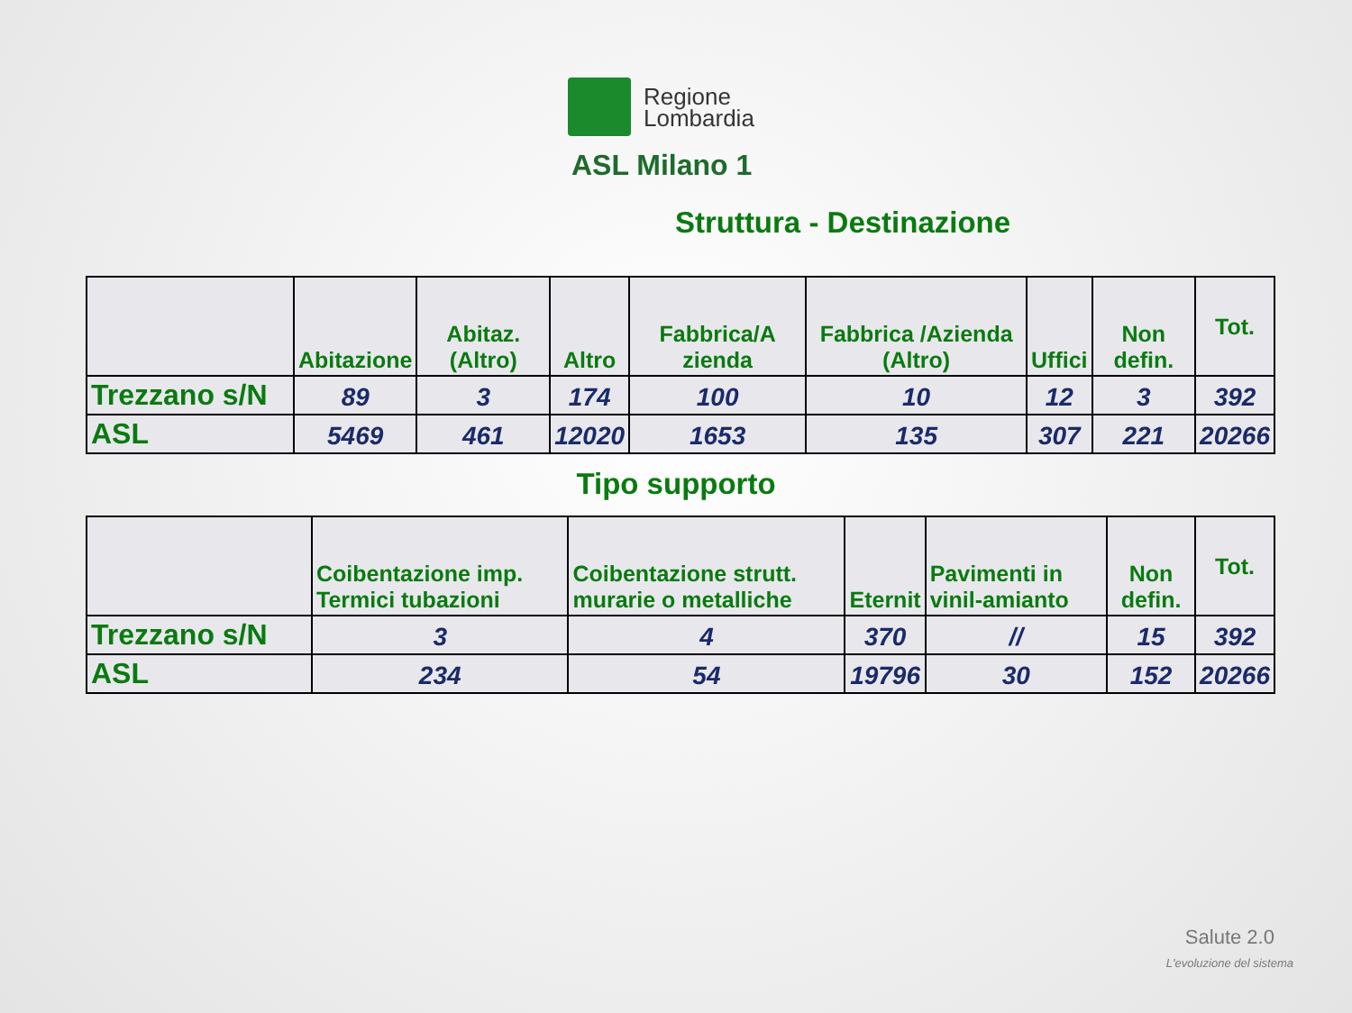Regione
Lombardia
ASL Milano 1
Struttura - Destinazione
| | Abitazione | Abitaz. (Altro) | Altro | Fabbrica/A zienda | Fabbrica /Azienda (Altro) | Uffici | Non defin. | Tot. |
| --- | --- | --- | --- | --- | --- | --- | --- | --- |
| Trezzano s/N | 89 | 3 | 174 | 100 | 10 | 12 | 3 | 392 |
| ASL | 5469 | 461 | 12020 | 1653 | 135 | 307 | 221 | 20266 |
Tipo supporto
| | Coibentazione imp. Termici tubazioni | Coibentazione strutt. murarie o metalliche | Eternit | Pavimenti in vinil-amianto | Non defin. | Tot. |
| --- | --- | --- | --- | --- | --- | --- |
| Trezzano s/N | 3 | 4 | 370 | // | 15 | 392 |
| ASL | 234 | 54 | 19796 | 30 | 152 | 20266 |
Salute 2.0
L'evoluzione del sistema